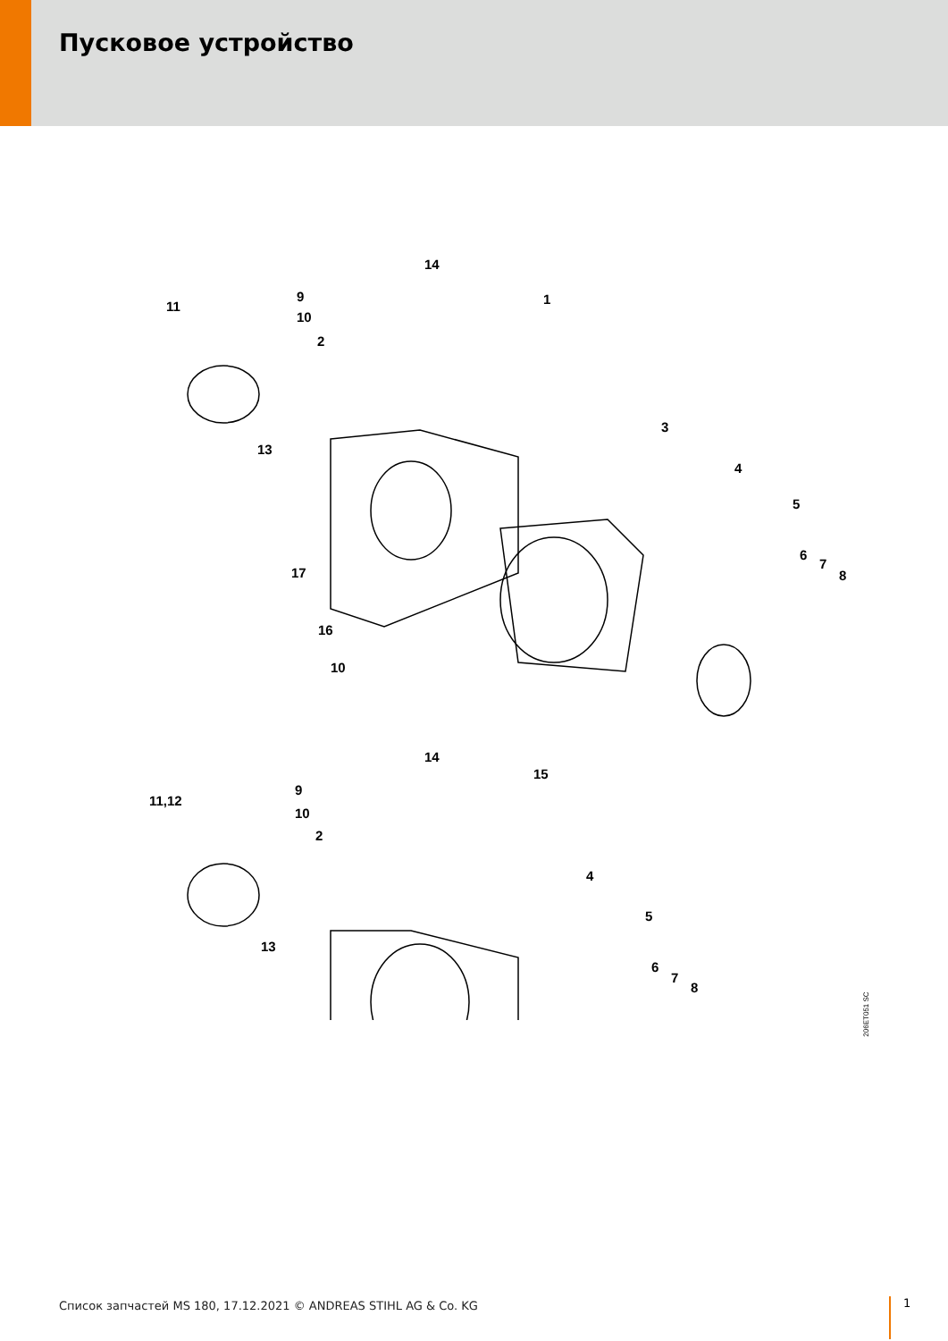Пусковое устройство
14
1 9
11
10
2
3
13
4
5
6
7
8 17
16
10
14
15
9
11,12
10
2
4
5
13
6
7
8
206ET051 SC
Список запчастей MS 180, 17.12.2021 © ANDREAS STIHL AG & Co. KG
1